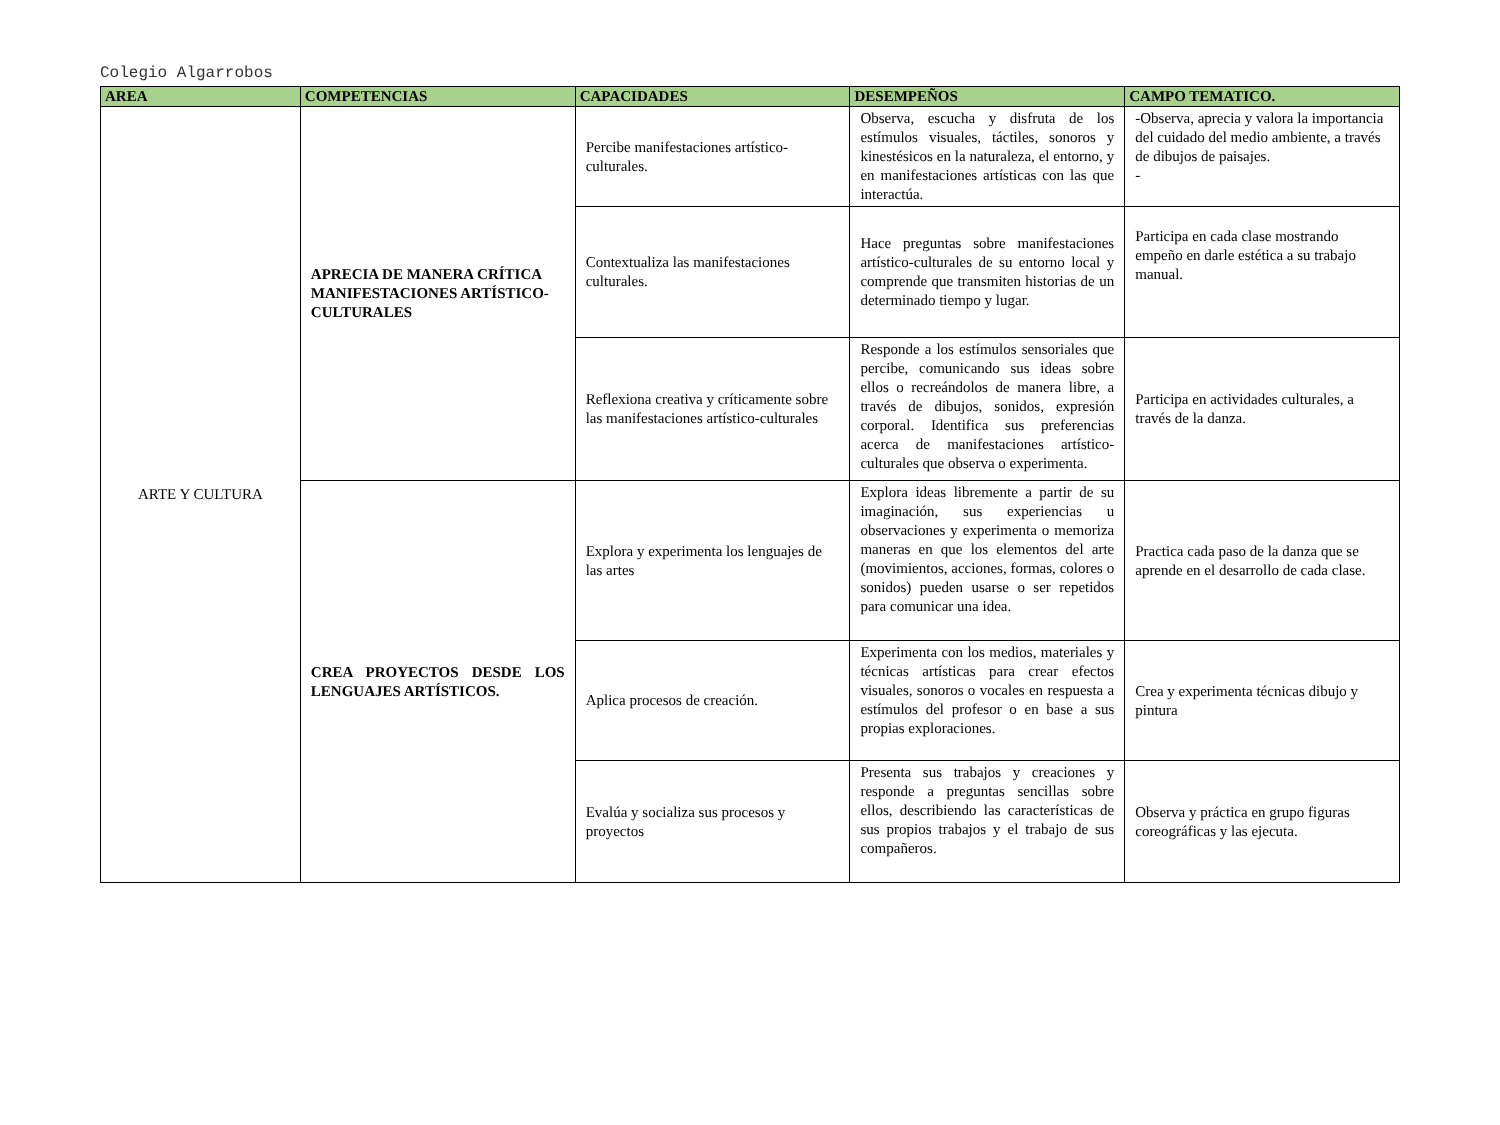Colegio Algarrobos
| AREA | COMPETENCIAS | CAPACIDADES | DESEMPEÑOS | CAMPO TEMATICO. |
| --- | --- | --- | --- | --- |
| ARTE Y CULTURA | APRECIA DE MANERA CRÍTICA MANIFESTACIONES ARTÍSTICO-CULTURALES | Percibe manifestaciones artístico-culturales. | Observa, escucha y disfruta de los estímulos visuales, táctiles, sonoros y kinestésicos en la naturaleza, el entorno, y en manifestaciones artísticas con las que interactúa. | -Observa, aprecia y valora la importancia del cuidado del medio ambiente, a través de dibujos de paisajes. - |
| | | Contextualiza las manifestaciones culturales. | Hace preguntas sobre manifestaciones artístico-culturales de su entorno local y comprende que transmiten historias de un determinado tiempo y lugar. | Participa en cada clase mostrando empeño en darle estética a su trabajo manual. |
| | | Reflexiona creativa y críticamente sobre las manifestaciones artístico-culturales | Responde a los estímulos sensoriales que percibe, comunicando sus ideas sobre ellos o recreándolos de manera libre, a través de dibujos, sonidos, expresión corporal. Identifica sus preferencias acerca de manifestaciones artístico-culturales que observa o experimenta. | Participa en actividades culturales, a través de la danza. |
| | CREA PROYECTOS DESDE LOS LENGUAJES ARTÍSTICOS. | Explora y experimenta los lenguajes de las artes | Explora ideas libremente a partir de su imaginación, sus experiencias u observaciones y experimenta o memoriza maneras en que los elementos del arte (movimientos, acciones, formas, colores o sonidos) pueden usarse o ser repetidos para comunicar una idea. | Practica cada paso de la danza que se aprende en el desarrollo de cada clase. |
| | | Aplica procesos de creación. | Experimenta con los medios, materiales y técnicas artísticas para crear efectos visuales, sonoros o vocales en respuesta a estímulos del profesor o en base a sus propias exploraciones. | Crea y experimenta técnicas dibujo y pintura |
| | | Evalúa y socializa sus procesos y proyectos | Presenta sus trabajos y creaciones y responde a preguntas sencillas sobre ellos, describiendo las características de sus propios trabajos y el trabajo de sus compañeros. | Observa y práctica en grupo figuras coreográficas y las ejecuta. |